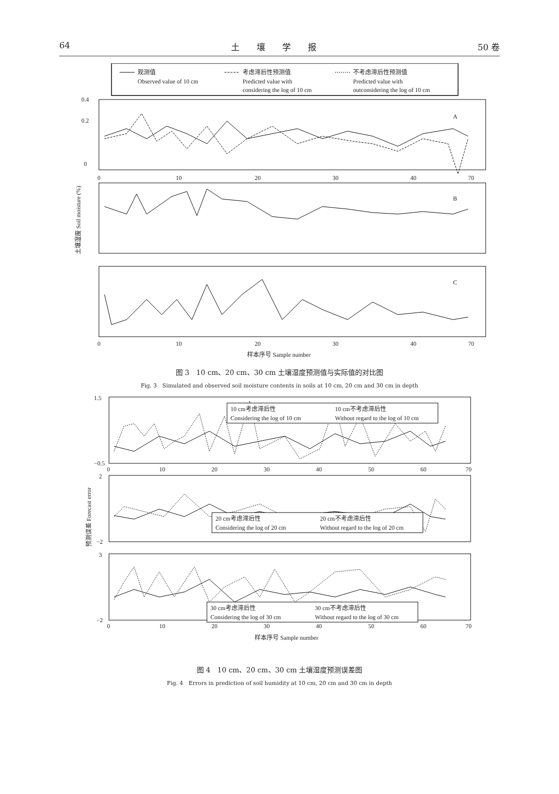64 土　　壤　　学　　报 50 卷
观测值
Observed value of 10 cm
考虑滞后性预测值
Predicted value with
considering the log of 10 cm
不考虑滞后性预测值
Predicted value with
outconsidering the log of 10 cm
0.4
0.2
0
A
B
C
0
10
20
30
40
70
0
10
20
30
40
70
样本序号 Sample number
土壤湿度 Soil moisture (%)
图 3　10 cm、20 cm、30 cm 土壤湿度预测值与实际值的对比图
Fig. 3　Simulated and observed soil moisture contents in soils at 10 cm, 20 cm and 30 cm in depth
10 cm考虑滞后性
Considering the log of 10 cm
10 cm不考虑滞后性
Without regard to the log of 10 cm
20 cm考虑滞后性
Considering the log of 20 cm
20 cm不考虑滞后性
Without regard to the log of 20 cm
30 cm考虑滞后性
Considering the log of 30 cm
30 cm不考虑滞后性
Without regard to the log of 30 cm
1.5
−0.5
2
−2
3
−2
0
10
20
30
40
50
60
70
0
10
20
30
40
50
60
70
样本序号 Sample number
预测误差 Forecast error
图 4　10 cm、20 cm、30 cm 土壤湿度预测误差图
Fig. 4　Errors in prediction of soil humidity at 10 cm, 20 cm and 30 cm in depth